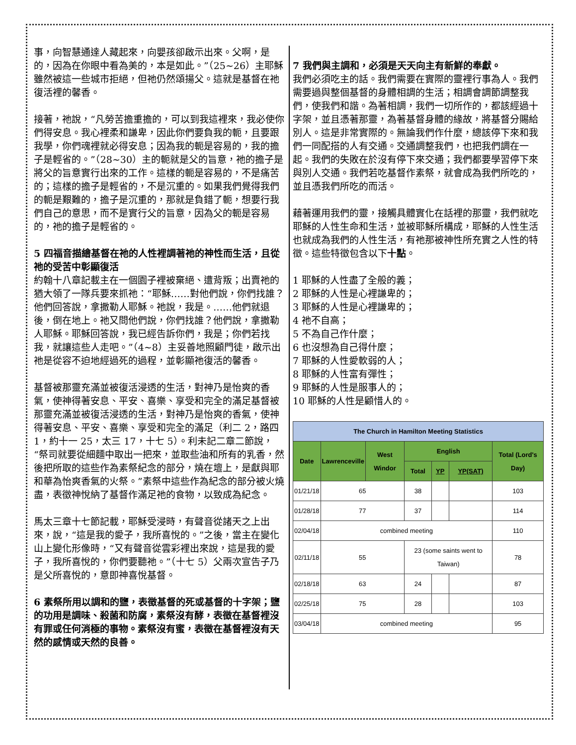事，向智慧通達人藏起來，向嬰孩卻啟示出來。父啊，是的，因為在你眼中看為美的，本是如此。”（25~26）主耶穌雖然被這一些城市拒絕，但祂仍然頌揚父。這就是基督在祂復活裡的馨香。
接著，祂說，“凡勞苦擔重擔的，可以到我這裡來，我必使你們得安息。我心裡柔和謙卑，因此你們要負我的軛，且要跟我學，你們魂裡就必得安息；因為我的軛是容易的，我的擔子是輕省的。”（28~30）主的軛就是父的旨意，祂的擔子是將父的旨意實行出來的工作。這樣的軛是容易的，不是痛苦的；這樣的擔子是輕省的，不是沉重的。如果我們覺得我們的軛是艱難的，擔子是沉重的，那就是負錯了軛，想要行我們自己的意思，而不是實行父的旨意，因為父的軛是容易的，祂的擔子是輕省的。
5 四福音描繪基督在祂的人性裡調著祂的神性而生活，且從祂的受苦中彰顯復活
約翰十八章記載主在一個園子裡被棄絕、遭背叛；出賣祂的猶大領了一隊兵要來抓祂：“耶穌……對他們說，你們找誰？他們回答說，拿撒勒人耶穌。祂說，我是。……他們就退後，倒在地上。祂又問他們說，你們找誰？他們說，拿撒勒人耶穌。耶穌回答說，我已經告訴你們，我是；你們若找我，就讓這些人走吧。”（4~8）主妥善地照顧門徒，啟示出祂是從容不迫地經過死的過程，並彰顯祂復活的馨香。
基督被那靈充滿並被復活浸透的生活，對神乃是怡爽的香氣，使神得著安息、平安、喜樂、享受和完全的滿足基督被那靈充滿並被復活浸透的生活，對神乃是怡爽的香氣，使神得著安息、平安、喜樂、享受和完全的滿足（利二 2，路四 1，約十一 25，太三 17，十七 5）。利未記二章二節說，“祭司就要從細麵中取出一把來，並取些油和所有的乳香，然後把所取的這些作為素祭紀念的部分，燒在壇上，是獻與耶和華為怡爽香氣的火祭。”素祭中這些作為紀念的部分被火燒盡，表徵神悅納了基督作滿足祂的食物，以致成為紀念。
馬太三章十七節記載，耶穌受浸時，有聲音從諸天之上出來，說，“這是我的愛子，我所喜悅的。”之後，當主在變化山上變化形像時，“又有聲音從雲彩裡出來說，這是我的愛子，我所喜悅的，你們要聽祂。”（十七 5）父兩次宣告子乃是父所喜悅的，意即神喜悅基督。
6 素祭所用以調和的鹽，表徵基督的死或基督的十字架；鹽的功用是調味、殺菌和防腐，素祭沒有酵，表徵在基督裡沒有罪或任何消極的事物。素祭沒有蜜，表徵在基督裡沒有天然的感情或天然的良善。
7 我們與主調和，必須是天天向主有新鮮的奉獻。
我們必須吃主的話。我們需要在實際的靈裡行事為人。我們需要過與整個基督的身體相調的生活；相調會調節調整我們，使我們和諧。為著相調，我們一切所作的，都該經過十字架，並且憑著那靈，為著基督身體的緣故，將基督分賜給別人。這是非常實際的。無論我們作什麼，總該停下來和我們一同配搭的人有交通。交通調整我們，也把我們調在一起。我們的失敗在於沒有停下來交通；我們都要學習停下來與別人交通。我們若吃基督作素祭，就會成為我們所吃的，並且憑我們所吃的而活。
藉著運用我們的靈，接觸具體實化在話裡的那靈，我們就吃耶穌的人性生命和生活，並被耶穌所構成，耶穌的人性生活也就成為我們的人性生活，有祂那被神性所充實之人性的特徵。這些特徵包含以下十點。
1 耶穌的人性盡了全般的義；
2 耶穌的人性是心裡謙卑的；
3 耶穌的人性是心裡謙卑的；
4 祂不自高；
5 不為自己作什麼；
6 也沒想為自己得什麼；
7 耶穌的人性愛軟弱的人；
8 耶穌的人性富有彈性；
9 耶穌的人性是服事人的；
10 耶穌的人性是顧惜人的。
| The Church in Hamilton Meeting Statistics | | | | | | |
| --- | --- | --- | --- | --- | --- | --- |
| Date | Lawrenceville | West Windor | English | | | Total (Lord's Day) |
| | | | Total | YP | YP(SAT) | |
| 01/21/18 | 65 | | 38 | | | 103 |
| 01/28/18 | 77 | | 37 | | | 114 |
| 02/04/18 | combined meeting | | | | | 110 |
| 02/11/18 | 55 | | 23 (some saints went to Taiwan) | | | 78 |
| 02/18/18 | 63 | | 24 | | | 87 |
| 02/25/18 | 75 | | 28 | | | 103 |
| 03/04/18 | combined meeting | | | | | 95 |